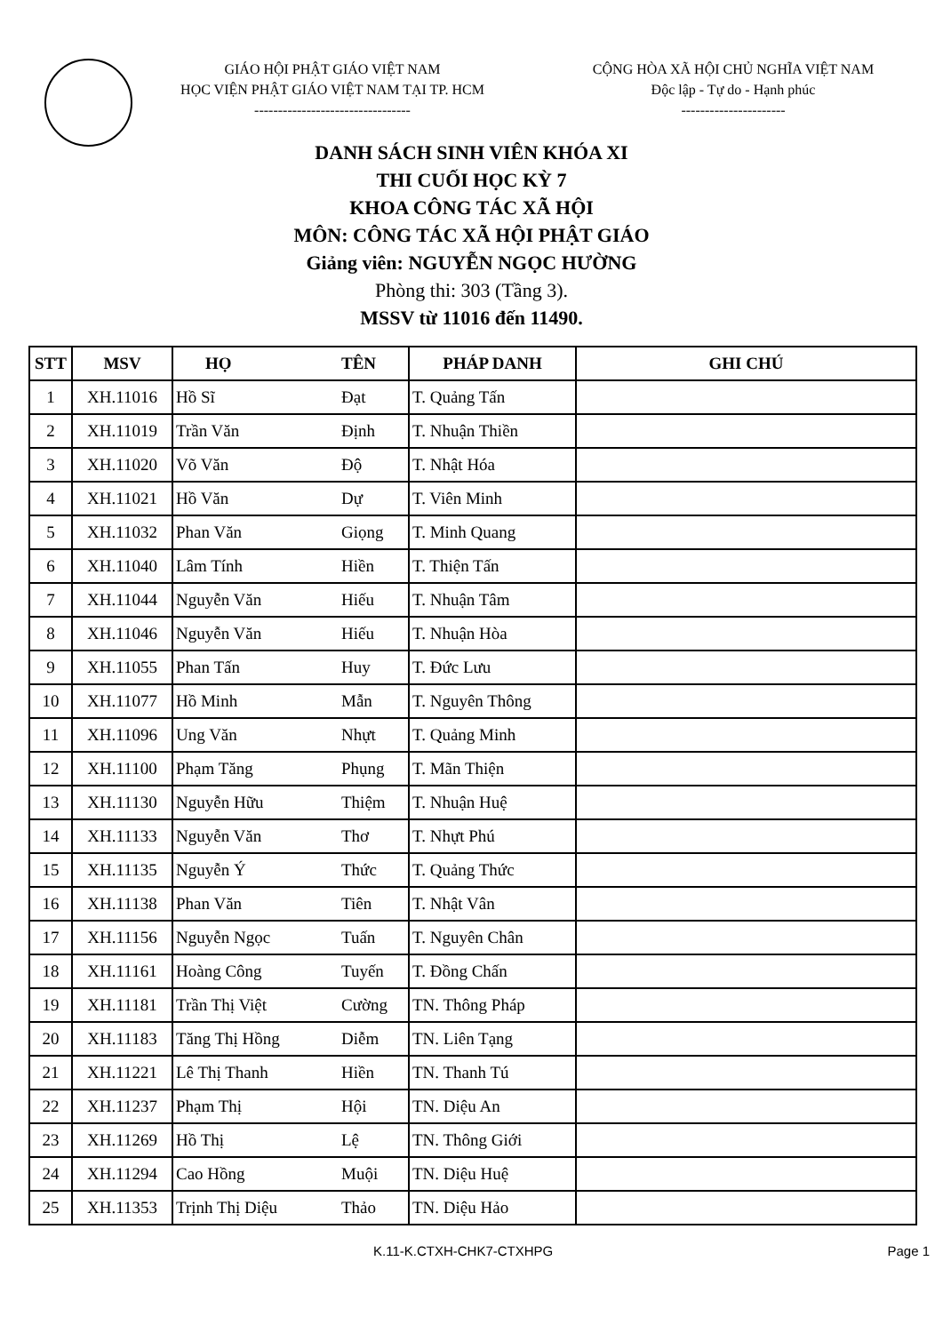GIÁO HỘI PHẬT GIÁO VIỆT NAM
HỌC VIỆN PHẬT GIÁO VIỆT NAM TẠI TP. HCM
---------------------------------
CỘNG HÒA XÃ HỘI CHỦ NGHĨA VIỆT NAM
Độc lập - Tự do - Hạnh phúc
----------------------
DANH SÁCH SINH VIÊN KHÓA XI
THI CUỐI HỌC KỲ 7
KHOA CÔNG TÁC XÃ HỘI
MÔN: CÔNG TÁC XÃ HỘI PHẬT GIÁO
Giảng viên: NGUYỄN NGỌC HƯỜNG
Phòng thi: 303 (Tầng 3).
MSSV từ 11016 đến 11490.
| STT | MSV | HỌ TÊN | | PHÁP DANH | GHI CHÚ |
| --- | --- | --- | --- | --- | --- |
| 1 | XH.11016 | Hồ Sĩ | Đạt | T. Quảng Tấn | |
| 2 | XH.11019 | Trần Văn | Định | T. Nhuận Thiền | |
| 3 | XH.11020 | Võ Văn | Độ | T. Nhật Hóa | |
| 4 | XH.11021 | Hồ Văn | Dự | T. Viên Minh | |
| 5 | XH.11032 | Phan Văn | Giọng | T. Minh Quang | |
| 6 | XH.11040 | Lâm Tính | Hiền | T. Thiện Tấn | |
| 7 | XH.11044 | Nguyễn Văn | Hiếu | T. Nhuận Tâm | |
| 8 | XH.11046 | Nguyễn Văn | Hiếu | T. Nhuận Hòa | |
| 9 | XH.11055 | Phan Tấn | Huy | T. Đức Lưu | |
| 10 | XH.11077 | Hồ Minh | Mẫn | T. Nguyên Thông | |
| 11 | XH.11096 | Ung Văn | Nhựt | T. Quảng Minh | |
| 12 | XH.11100 | Phạm Tăng | Phụng | T. Mãn Thiện | |
| 13 | XH.11130 | Nguyễn Hữu | Thiệm | T. Nhuận Huệ | |
| 14 | XH.11133 | Nguyễn Văn | Thơ | T. Nhựt Phú | |
| 15 | XH.11135 | Nguyễn Ý | Thức | T. Quảng Thức | |
| 16 | XH.11138 | Phan Văn | Tiên | T. Nhật Vân | |
| 17 | XH.11156 | Nguyễn Ngọc | Tuấn | T. Nguyên Chân | |
| 18 | XH.11161 | Hoàng Công | Tuyến | T. Đồng Chấn | |
| 19 | XH.11181 | Trần Thị Việt | Cường | TN. Thông Pháp | |
| 20 | XH.11183 | Tăng Thị Hồng | Diễm | TN. Liên Tạng | |
| 21 | XH.11221 | Lê Thị Thanh | Hiền | TN. Thanh Tú | |
| 22 | XH.11237 | Phạm Thị | Hội | TN. Diệu An | |
| 23 | XH.11269 | Hồ Thị | Lệ | TN. Thông Giới | |
| 24 | XH.11294 | Cao Hồng | Muội | TN. Diệu Huệ | |
| 25 | XH.11353 | Trịnh Thị Diệu | Thảo | TN. Diệu Hảo | |
K.11-K.CTXH-CHK7-CTXHPG Page 1